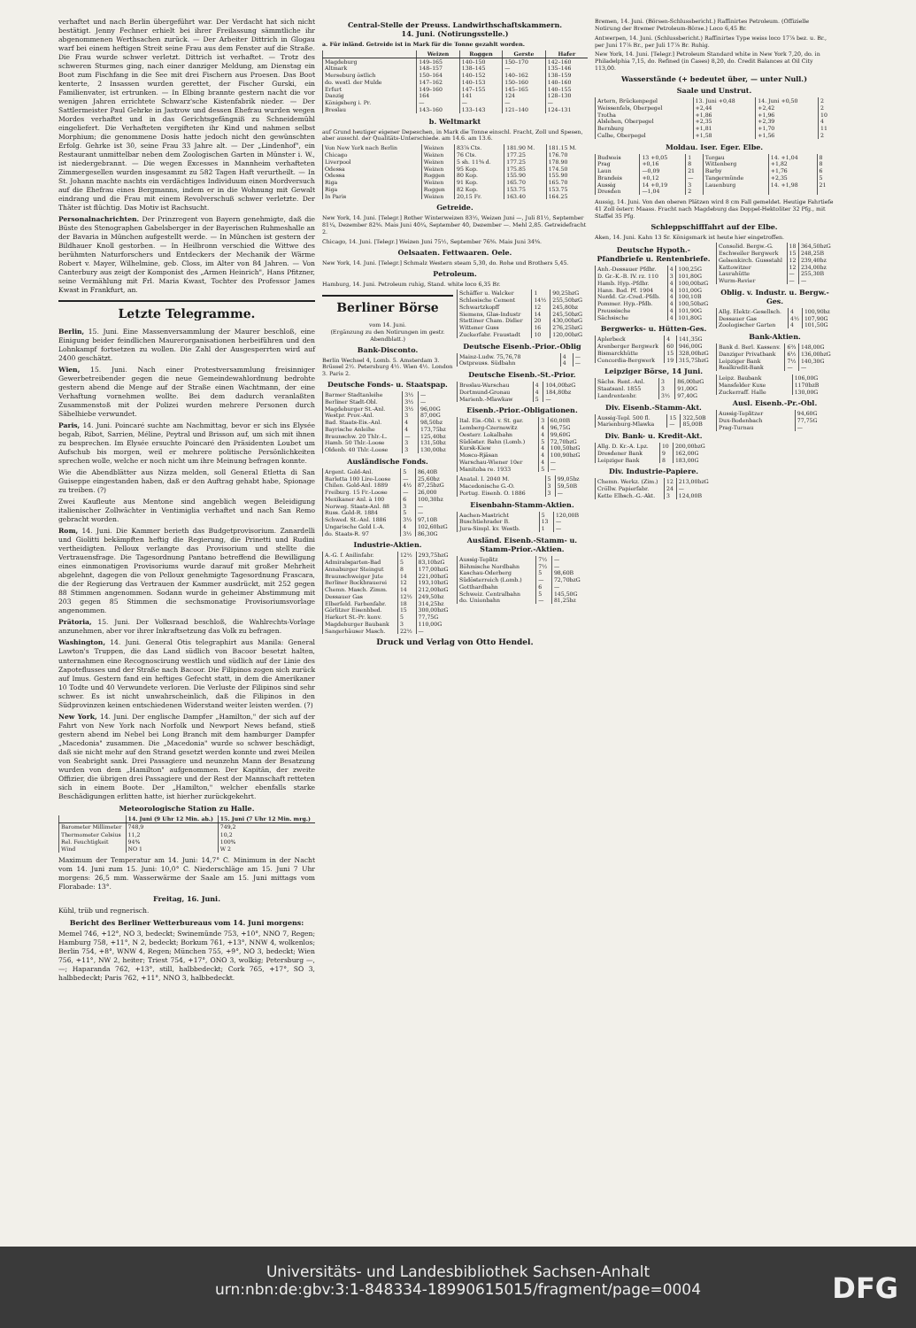verhaftet und nach Berlin übergeführt war. Der Verdacht hat sich nicht bestätigt. Jenny Fechner erhielt bei ihrer Freilassung sämmtliche ihr abgenommenen Werthsachen zurück. — Der Arbeiter Dittrich in Glogau warf bei einem heftigen Streit seine Frau aus dem Fenster auf die Straße. Die Frau wurde schwer verletzt. Dittrich ist verhaftet. — Trotz des schweren Sturmes ging, nach einer danziger Meldung, am Dienstag ein Boot zum Fischfang in die See mit drei Fischern aus Proesen. Das Boot kenterte, 2 Insassen wurden gerettet, der Fischer Gurski, ein Familienvater, ist ertrunken. — In Elbing brannte gestern nacht die vor wenigen Jahren errichtete Schwarz'sche Kistenfabrik nieder. — Der Sattlermeister Paul Gehrke in Jastrow und dessen Ehefrau wurden wegen Mordes verhaftet und in das Gerichtsgefängniß zu Schneidemühl eingeliefert. Die Verhafteten vergifteten ihr Kind und nahmen selbst Morphium; die genommene Dosis hatte jedoch nicht den gewünschten Erfolg. Gehrke ist 30, seine Frau 33 Jahre alt. — Der „Lindenhof", ein Restaurant unmittelbar neben dem Zoologischen Garten in Münster i. W., ist niedergebrannt. — Die wegen Excesses in Mannheim verhafteten Zimmergesellen wurden insgesammt zu 582 Tagen Haft verurtheilt. — In St. Johann machte nachts ein verdächtiges Individuum einen Mordversuch auf die Ehefrau eines Bergmanns, indem er in die Wohnung mit Gewalt eindrang und die Frau mit einem Revolverschuß schwer verletzte. Der Thäter ist flüchtig. Das Motiv ist Rachsucht.
Personalnachrichten. Der Prinzregent von Bayern genehmigte, daß die Büste des Stenographen Gabelsberger in der Bayerischen Ruhmeshalle an der Bavaria in München aufgestellt werde. — In München ist gestern der Bildhauer Knoll gestorben. — In Heilbronn verschied die Wittwe des berühmten Naturforschers und Entdeckers der Mechanik der Wärme Robert v. Mayer, Wilhelmine, geb. Closs, im Alter von 84 Jahren. — Von Canterbury aus zeigt der Komponist des „Armen Heinrich", Hans Pfitzner, seine Vermählung mit Frl. Maria Kwast, Tochter des Professor James Kwast in Frankfurt, an.
Letzte Telegramme.
Berlin, 15. Juni. Eine Massenversammlung der Maurer beschloß, eine Einigung beider feindlichen Maurerorganisationen herbeiführen und den Lohnkampf fortsetzen zu wollen. Die Zahl der Ausgesperrten wird auf 2400 geschätzt.
Wien, 15. Juni. Nach einer Protestversammlung freisinniger Gewerbetreibender gegen die neue Gemeindewahlordnung bedrohte gestern abend die Menge auf der Straße einen Wachtmann, der eine Verhaftung vornehmen wollte. Bei dem dadurch veranlaßten Zusammenstoß mit der Polizei wurden mehrere Personen durch Säbelhiebe verwundet.
Paris, 14. Juni. Poincaré suchte am Nachmittag, bevor er sich ins Elysée begab, Ribot, Sarrien, Méline, Peytral und Brisson auf, um sich mit ihnen zu besprechen. Im Elysée ersuchte Poincaré den Präsidenten Loubet um Aufschub bis morgen, weil er mehrere politische Persönlichkeiten sprechen wolle, welche er noch nicht um ihre Meinung befragen konnte.
Wie die Abendblätter aus Nizza melden, soll General Etletta di San Guiseppe eingestanden haben, daß er den Auftrag gehabt habe, Spionage zu treiben. (?)
Zwei Kaufleute aus Mentone sind angeblich wegen Beleidigung italienischer Zollwächter in Ventimiglia verhaftet und nach San Remo gebracht worden.
Rom, 14. Juni. Die Kammer berieth das Budgetprovisorium. Zanardelli und Giolitti bekämpften heftig die Regierung, die Prinetti und Rudini vertheidigten. Pelloux verlangte das Provisorium und stellte die Vertrauensfrage. Die Tagesordnung Pantano betreffend die Bewilligung eines einmonatigen Provisoriums wurde darauf mit großer Mehrheit abgelehnt, dagegen die von Pelloux genehmigte Tagesordnung Frascara, die der Regierung das Vertrauen der Kammer ausdrückt, mit 252 gegen 88 Stimmen angenommen. Sodann wurde in geheimer Abstimmung mit 203 gegen 85 Stimmen die sechsmonatige Provisoriumsvorlage angenommen.
Prätoria, 15. Juni. Der Volksraad beschloß, die Wahlrechts-Vorlage anzunehmen, aber vor ihrer Inkraftsetzung das Volk zu befragen.
Washington, 14. Juni. General Otis telegraphirt aus Manila: General Lawton's Truppen, die das Land südlich von Bacoor besetzt halten, unternahmen eine Recognoscirung westlich und südlich auf der Linie des Zapoteflusses und der Straße nach Bacoor. Die Filipinos zogen sich zurück auf Imus. Gestern fand ein heftiges Gefecht statt, in dem die Amerikaner 10 Todte und 40 Verwundete verloren. Die Verluste der Filipinos sind sehr schwer. Es ist nicht unwahrscheinlich, daß die Filipinos in den Südprovinzen keinen entschiedenen Widerstand weiter leisten werden. (?)
New York, 14. Juni. Der englische Dampfer „Hamilton," der sich auf der Fahrt von New York nach Norfolk und Newport News befand, stieß gestern abend im Nebel bei Long Branch mit dem hamburger Dampfer „Macedonia" zusammen. Die „Macedonia" wurde so schwer beschädigt, daß sie nicht mehr auf den Strand gesetzt werden konnte und zwei Meilen von Seabright sank. Drei Passagiere und neunzehn Mann der Besatzung wurden von dem „Hamilton" aufgenommen. Der Kapitän, der zweite Offizier, die übrigen drei Passagiere und der Rest der Mannschaft retteten sich in einem Boote. Der „Hamilton," welcher ebenfalls starke Beschädigungen erlitten hatte, ist hierher zurückgekehrt.
Meteorologische Station zu Halle.
| | 14. Juni (9 Uhr 12 Min. ab.) | 15. Juni (7 Uhr 12 Min. mrg.) |
| --- | --- | --- |
| Barometer Millimeter | 748,9 | 749,2 |
| Thermometer Celsius | 11,2 | 10,2 |
| Rel. Feuchtigkeit | 94% | 100% |
| Wind | NO 1 | W 2 |
Maximum der Temperatur am 14. Juni: 14,7° C. Minimum in der Nacht vom 14. Juni zum 15. Juni: 10,0° C. Niederschläge am 15. Juni 7 Uhr morgens: 26,5 mm. Wasserwärme der Saale am 15. Juni mittags vom Florabade: 13°.
Freitag, 16. Juni.
Kühl, trüb und regnerisch.
Bericht des Berliner Wetterbureaus vom 14. Juni morgens:
Memel 746, +12°, NO 3, bedeckt; Swinemünde 753, +10°, NNO 7, Regen; Hamburg 758, +11°, N 2, bedeckt; Borkum 761, +13°, NNW 4, wolkenlos; Berlin 754, +8°, WNW 4, Regen; München 755, +9°, NO 3, bedeckt; Wien 756, +11°, NW 2, heiter; Triest 754, +17°, ONO 3, wolkig; Petersburg —, —; Haparanda 762, +13°, still, halbbedeckt; Cork 765, +17°, SO 3, halbbedeckt; Paris 762, +11°, NNO 3, halbbedeckt.
Central-Stelle der Preuss. Landwirthschaftskammern.
14. Juni. (Notirungsstelle.)
a. Für inländ. Getreide ist in Mark für die Tonne gezahlt worden.
| | Weizen | Roggen | Gerste | Hafer |
| --- | --- | --- | --- | --- |
| Magdeburg | 149–165 | 140–150 | 150–170 | 142–160 |
| Altmark | 148–157 | 138–145 | — | 135–146 |
| Merseburg östlich | 150–164 | 140–152 | 140–162 | 138–159 |
| do. westl. der Mulde | 147–162 | 140–153 | 150–160 | 140–160 |
| Erfurt | 149–160 | 147–155 | 145–165 | 140–155 |
| Danzig | 164 | 141 | 124 | 128–130 |
| Königsberg i. Pr. | — | — | — | — |
| Breslau | 143–160 | 133–143 | 121–140 | 124–131 |
b. Weltmarkt
auf Grund heutiger eigener Depeschen, in Mark die Tonne einschl. Fracht, Zoll und Spesen, aber ausschl. der Qualitäts-Unterschiede. am 14.6. am 13.6.
| Von New York nach Berlin | Weizen | 83⅞ Cts. | 181.90 M. | 181.15 M. |
| Chicago | Weizen | 76 Cts. | 177.25 | 176.70 |
| Liverpool | Weizen | 5 sh. 11⅜ d. | 177.25 | 178.90 |
| Odessa | Weizen | 95 Kop. | 175.85 | 174.50 |
| Odessa | Roggen | 80 Kop. | 155.90 | 155.90 |
| Riga | Weizen | 91 Kop. | 165.70 | 165.70 |
| Riga | Roggen | 82 Kop. | 153.75 | 153.75 |
| In Paris | Weizen | 20,15 Fr. | 163.40 | 164.25 |
Getreide.
New York, 14. Juni. [Telegr.] Rother Winterweizen 83½, Weizen Juni —, Juli 81½, September 81¼, Dezember 82⅝. Mais Juni 40¼, September 40, Dezember —. Mehl 2,85. Getreidefracht 2.
Chicago, 14. Juni. [Telegr.] Weizen Juni 75½, September 76⅝. Mais Juni 34⅝.
Oelsaaten. Fettwaaren. Oele.
New York, 14. Juni. [Telegr.] Schmalz Western steam 5,30, do. Rohe und Brothers 5,45.
Petroleum.
Hamburg, 14. Juni. Petroleum ruhig, Stand. white loco 6,35 Br.
Berliner Börse
vom 14. Juni.
(Ergänzung zu den Notirungen im gestr. Abendblatt.)
Bank-Disconto.
Berlin Wechsel 4, Lomb. 5. Amsterdam 3. Brüssel 2½. Petersburg 4½. Wien 4½. London 3. Paris 2.
Deutsche Fonds- u. Staatspap.
| Barmer Stadtanleihe | 3½ | — |
| Berliner Stadt-Obl. | 3½ | — |
| Magdeburger St.-Anl. | 3½ | 96,00G |
| Westpr. Prov.-Anl. | 3 | 87,00G |
| Bad. Staats-Eis.-Anl. | 4 | 98,50bz |
| Bayrische Anleihe | 4 | 173,75bz |
| Braunschw. 20 Thlr.-L. | — | 125,40bz |
| Hamb. 50 Thlr.-Loose | 3 | 131,50bz |
| Oldenb. 40 Thlr.-Loose | 3 | 130,00bz |
Ausländische Fonds.
| Argent. Gold-Anl. | 5 | 86,40B |
| Barletta 100 Lire-Loose | — | 25,60bz |
| Chilen. Gold-Anl. 1889 | 4½ | 87,25bzG |
| Freiburg. 15 Fr.-Loose | — | 26,000 |
| Mexikaner Anl. à 100 | 6 | 100,30bz |
| Norweg. Staats-Anl. 88 | 3 | — |
| Russ. Gold-R. 1884 | 5 | — |
| Schwed. St.-Anl. 1886 | 3½ | 97,10B |
| Ungarische Gold I.-A. | 4 | 102,60bzG |
| do. Staats-R. 97 | 3½ | 86,30G |
Industrie-Aktien.
| A.-G. f. Anilinfabr. | 12½ | 293,75bzG |
| Admiralsgarten-Bad | 5 | 83,10bzG |
| Annaburger Steingut | 8 | 177,00bzG |
| Braunschweiger Jute | 14 | 221,00bzG |
| Berliner Bockbrauerei | 12 | 193,10bzG |
| Chemn. Masch. Zimm. | 14 | 212,00bzG |
| Dessauer Gas | 12½ | 249,50bz |
| Elberfeld. Farbenfabr. | 18 | 314,25bz |
| Görlitzer Eisenbbed. | 15 | 300,00bzG |
| Harkort St.-Pr. konv. | 5 | 77,75G |
| Magdeburger Baubank | 3 | 110,00G |
| Sangerhäuser Masch. | 22½ | — |
| Schäffer u. Walcker | 1 | 90,25bzG |
| Schlesische Cement | 14½ | 255,50bzG |
| Schwartzkopff | 12 | 245,80bz |
| Siemens, Glas-Industr | 14 | 245,50bzG |
| Stettiner Cham. Didier | 20 | 430,00bzG |
| Wittener Guss | 16 | 276,25bzG |
| Zuckerfabr. Fraustadt | 10 | 120,00bzG |
Deutsche Eisenb.-Prior.-Oblig
| Mainz-Ludw. 75,76,78 | 4 | — |
| Ostpreuss. Südbahn | 4 | — |
Deutsche Eisenb.-St.-Prior.
| Breslau-Warschau | 4 | 104,00bzG |
| Dortmund-Gronau | 4 | 184,80bz |
| Marienb.-Mlawkaw | 5 | — |
Eisenb.-Prior.-Obligationen.
| Ital. Eis.-Obl. v. St. gar. | 3 | 60,00B |
| Lemberg-Czernowitz | 4 | 96,75G |
| Oesterr. Lokalbahn | 4 | 99,60G |
| Südöster. Bahn (Lomb.) | 5 | 72,70bzG |
| Kursk-Kiew | 4 | 100,50bzG |
| Mosco-Rjäsan | 4 | 100,90bzG |
| Warschau-Wiener 10er | 4 | — |
| Manitoba re. 1933 | 5 | — |
| Anatol. I. 2040 M. | 5 | 99,05bz |
| Macedonische G.-O. | 3 | 59,50B |
| Portug. Eisenb. O. 1886 | 3 | — |
Eisenbahn-Stamm-Aktien.
| Aachen-Mastricht | 5 | 120,00B |
| Buschtiehrader B. | 13 | — |
| Jura-Simpl. kv. Westb. | 1 | — |
Ausländ. Eisenb.-Stamm- u. Stamm-Prior.-Aktien.
| Aussig-Teplitz | 7½ | — |
| Böhmische Nordbahn | 7½ | — |
| Kaschau-Oderberg | 5 | 98,60B |
| Südösterreich (Lomb.) | — | 72,70bzG |
| Gotthardbahn | 6 | — |
| Schweiz. Centralbahn | 5 | 145,50G |
| do. Unionbahn | — | 81,25bz |
Druck und Verlag von Otto Hendel.
Bremen, 14. Juni. (Börsen-Schlussbericht.) Raffinirtes Petroleum. (Offizielle Notirung der Bremer Petroleum-Börse.) Loco 6,45 Br.
Antwerpen, 14. Juni. (Schlussbericht.) Raffinirtes Type weiss loco 17⅞ bez. u. Br., per Juni 17⅞ Br., per Juli 17⅞ Br. Ruhig.
New York, 14. Juni. [Telegr.] Petroleum Standard white in New York 7,20, do. in Philadelphia 7,15, do. Refined (in Cases) 8,20, do. Credit Balances at Oil City 113,00.
Wasserstände (+ bedeutet über, — unter Null.)
Saale und Unstrut.
| Artern, Brückenpegel | 13. Juni +0,48 | 14. Juni +0,50 | 2 |
| Weissenfels, Oberpegel | +2,44 | +2,42 | 2 |
| Trotha | +1,86 | +1,96 | 10 |
| Alsleben, Oberpegel | +2,35 | +2,39 | 4 |
| Bernburg | +1,81 | +1,70 | 11 |
| Calbe, Oberpegel | +1,58 | +1,56 | 2 |
Moldau. Iser. Eger. Elbe.
| Budweis | 13 +0,05 | 1 | Torgau | 14. +1,04 | 8 |
| Prag | +0,16 | 8 | Wittenberg | +1,82 | 8 |
| Laun | —0,09 | 21 | Barby | +1,76 | 6 |
| Brandeis | +0,12 | — | Tangermünde | +2,35 | 5 |
| Aussig | 14 +0,19 | 3 | Lauenburg | 14. +1,98 | 21 |
| Dresden | —1,04 | 2 | | | |
Aussig, 14. Juni. Von den oberen Plätzen wird 8 cm Fall gemeldet. Heutige Fahrtiefe 41 Zoll österr. Maass. Fracht nach Magdeburg das Doppel-Hektoliter 32 Pfg., mit Staffel 35 Pfg.
Schleppschifffahrt auf der Elbe.
Aken, 14. Juni. Kahn 13 Sr. Königsmark ist heute hier eingetroffen.
Deutsche Hypoth.-Pfandbriefe u. Rentenbriefe.
| Anh.-Dessauer Pfdbr. | 4 | 100,25G |
| D. Gr.-K.-B. IV. rz. 110 | 3 | 101,80G |
| Hamb. Hyp.-Pfdbr. | 4 | 100,00bzG |
| Hann. Bod. Pf. 1904 | 4 | 101,00G |
| Nordd. Gr.-Cred.-Pfdb. | 4 | 100,10B |
| Pommer. Hyp.-Pfdb. | 4 | 100,50bzG |
| Preussische | 4 | 101,90G |
| Sächsische | 4 | 101,80G |
Bergwerks- u. Hütten-Ges.
| Aplerbeck | 4 | 141,35G |
| Arenberger Bergwerk | 60 | 946,00G |
| Bismarckhütte | 15 | 328,00bzG |
| Concordia-Bergwerk | 19 | 315,75bzG |
Leipziger Börse, 14 Juni.
| Sächs. Rent.-Anl. | 3 | 86,00bzG |
| Staatsanl. 1855 | 3 | 91,00G |
| Landrentenbr. | 3½ | 97,40G |
Div. Eisenb.-Stamm-Akt.
| Aussig-Tepl. 500 fl. | 15 | 322,50B |
| Marienburg-Mlawka | — | 85,00B |
Div. Bank- u. Kredit-Akt.
| Allg. D. Kr.-A. Lpz. | 10 | 200,00bzG |
| Dresdener Bank | 9 | 162,00G |
| Leipziger Bank | 8 | 183,00G |
Div. Industrie-Papiere.
| Chemn. Werkz. (Zim.) | 12 | 213,00bzG |
| Cröllw. Papierfabr. | 24 | — |
| Kette Elbsch.-G.-Akt. | 3 | 124,00B |
| Consolid. Bergw.-G. | 18 | 364,50bzG |
| Eschweiler Bergwerk | 15 | 248,25B |
| Gelsenkirch. Gussstahl | 12 | 239,40bz |
| Kattowitzer | 12 | 234,00bz |
| Laurahütte | — | 255,30B |
| Wurm-Revier | — | — |
Oblig. v. Industr. u. Bergw.-Ges.
| Allg. Elektr.-Gesellsch. | 4 | 100,90bz |
| Dessauer Gas | 4½ | 107,90G |
| Zoologischer Garten | 4 | 101,50G |
Bank-Aktien.
| Bank d. Berl. Kassenv. | 6⅔ | 148,00G |
| Danziger Privatbank | 6½ | 136,00bzG |
| Leipziger Bank | 7½ | 140,30G |
| Realkredit-Bank | — | — |
| Leipz. Baubank | 106,00G |
| Mansfelder Kuxe | 1170bzB |
| Zuckerraff. Halle | 130,00G |
Ausl. Eisenb.-Pr.-Obl.
| Aussig-Teplitzer | 94,60G |
| Dux-Bodenbach | 77,75G |
| Prag-Turnau | — |
Universitäts- und Landesbibliothek Sachsen-Anhalt
urn:nbn:de:gbv:3:1-848334-18990615015/fragment/page=0004
DFG